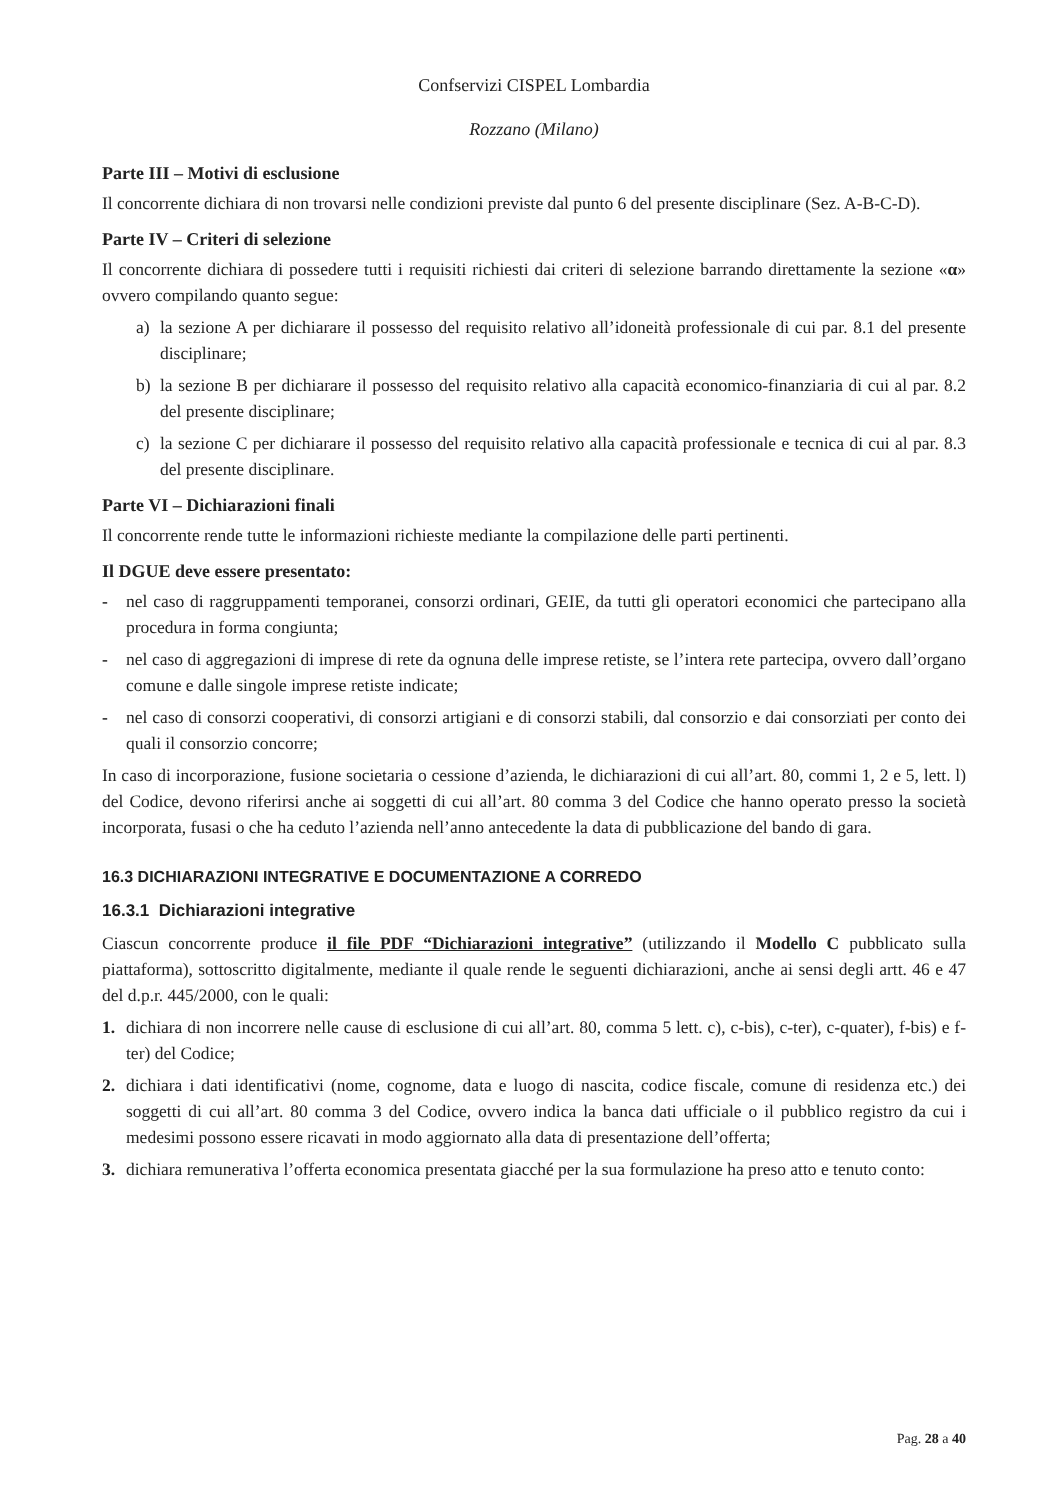Confservizi CISPEL Lombardia
Rozzano (Milano)
Parte III – Motivi di esclusione
Il concorrente dichiara di non trovarsi nelle condizioni previste dal punto 6 del presente disciplinare (Sez. A-B-C-D).
Parte IV – Criteri di selezione
Il concorrente dichiara di possedere tutti i requisiti richiesti dai criteri di selezione barrando direttamente la sezione «α» ovvero compilando quanto segue:
a) la sezione A per dichiarare il possesso del requisito relativo all’idoneità professionale di cui par. 8.1 del presente disciplinare;
b) la sezione B per dichiarare il possesso del requisito relativo alla capacità economico-finanziaria di cui al par. 8.2 del presente disciplinare;
c) la sezione C per dichiarare il possesso del requisito relativo alla capacità professionale e tecnica di cui al par. 8.3 del presente disciplinare.
Parte VI – Dichiarazioni finali
Il concorrente rende tutte le informazioni richieste mediante la compilazione delle parti pertinenti.
Il DGUE deve essere presentato:
- nel caso di raggruppamenti temporanei, consorzi ordinari, GEIE, da tutti gli operatori economici che partecipano alla procedura in forma congiunta;
- nel caso di aggregazioni di imprese di rete da ognuna delle imprese retiste, se l’intera rete partecipa, ovvero dall’organo comune e dalle singole imprese retiste indicate;
- nel caso di consorzi cooperativi, di consorzi artigiani e di consorzi stabili, dal consorzio e dai consorziati per conto dei quali il consorzio concorre;
In caso di incorporazione, fusione societaria o cessione d’azienda, le dichiarazioni di cui all’art. 80, commi 1, 2 e 5, lett. l) del Codice, devono riferirsi anche ai soggetti di cui all’art. 80 comma 3 del Codice che hanno operato presso la società incorporata, fusasi o che ha ceduto l’azienda nell’anno antecedente la data di pubblicazione del bando di gara.
16.3 DICHIARAZIONI INTEGRATIVE E DOCUMENTAZIONE A CORREDO
16.3.1 Dichiarazioni integrative
Ciascun concorrente produce il file PDF “Dichiarazioni integrative” (utilizzando il Modello C pubblicato sulla piattaforma), sottoscritto digitalmente, mediante il quale rende le seguenti dichiarazioni, anche ai sensi degli artt. 46 e 47 del d.p.r. 445/2000, con le quali:
1. dichiara di non incorrere nelle cause di esclusione di cui all’art. 80, comma 5 lett. c), c-bis), c-ter), c-quater), f-bis) e f-ter) del Codice;
2. dichiara i dati identificativi (nome, cognome, data e luogo di nascita, codice fiscale, comune di residenza etc.) dei soggetti di cui all’art. 80 comma 3 del Codice, ovvero indica la banca dati ufficiale o il pubblico registro da cui i medesimi possono essere ricavati in modo aggiornato alla data di presentazione dell’offerta;
3. dichiara remunerativa l’offerta economica presentata giacché per la sua formulazione ha preso atto e tenuto conto:
Pag. 28 a 40